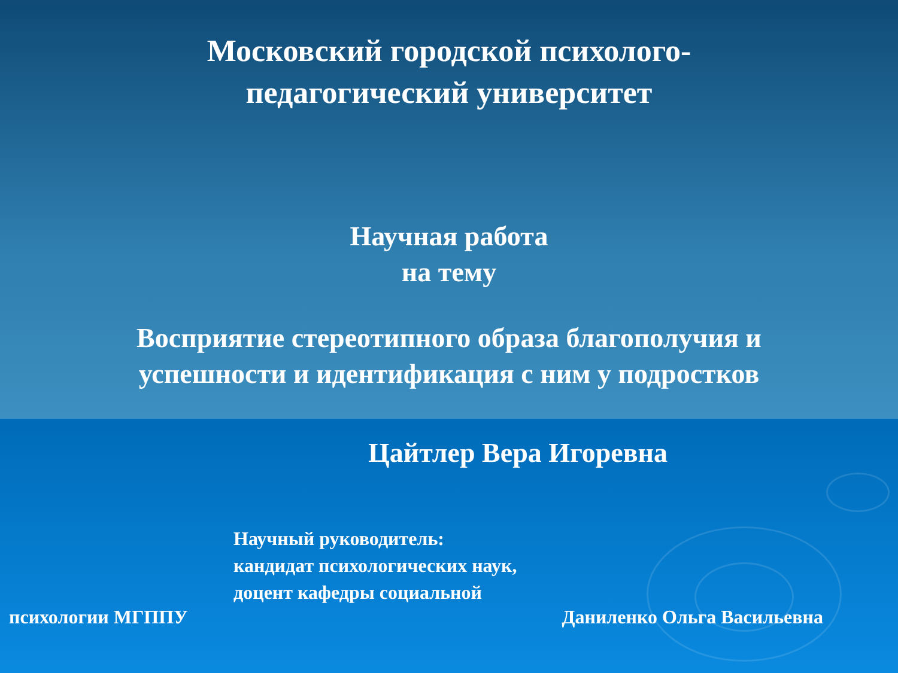Московский городской психолого-
педагогический университет
Научная работа
на тему
Восприятие стереотипного образа благополучия и
успешности и идентификация с ним у подростков
Цайтлер Вера Игоревна
Научный руководитель:
кандидат психологических наук,
доцент кафедры социальной
психологии МГППУ Даниленко Ольга Васильевна